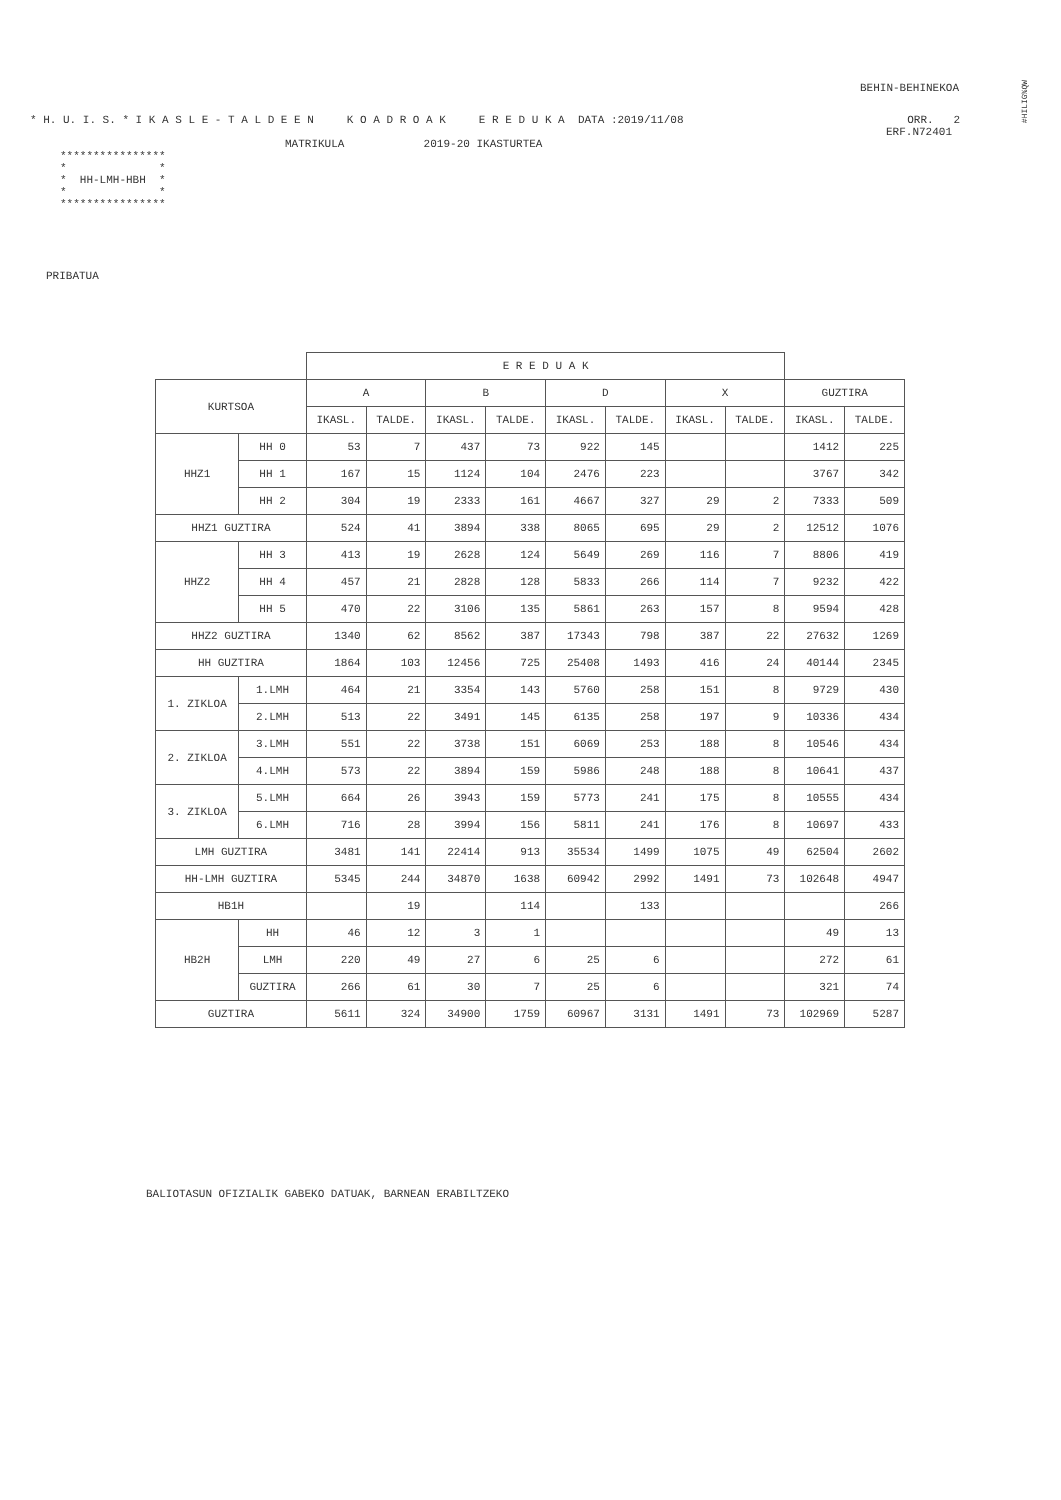#HILIG%QW
BEHIN-BEHINEKOA
* H. U. I. S. * I K A S L E - T A L D E E N K O A D R O A K E R E D U K A DATA :2019/11/08 ORR. 2
ERF.N72401
MATRIKULA 2019-20 IKASTURTEA
****************
*              *
*  HH-LMH-HBH  *
*              *
****************
PRIBATUA
| | | E R E D U A K | | | | | | | | | |
| --- | --- | --- | --- | --- | --- | --- | --- | --- | --- | --- | --- |
| KURTSOA | | A | | B | | D | | X | | GUZTIRA | |
| | | IKASL. | TALDE. | IKASL. | TALDE. | IKASL. | TALDE. | IKASL. | TALDE. | IKASL. | TALDE. |
| HHZ1 | HH 0 | 53 | 7 | 437 | 73 | 922 | 145 | | | 1412 | 225 |
| | HH 1 | 167 | 15 | 1124 | 104 | 2476 | 223 | | | 3767 | 342 |
| | HH 2 | 304 | 19 | 2333 | 161 | 4667 | 327 | 29 | 2 | 7333 | 509 |
| HHZ1 GUZTIRA | | 524 | 41 | 3894 | 338 | 8065 | 695 | 29 | 2 | 12512 | 1076 |
| HHZ2 | HH 3 | 413 | 19 | 2628 | 124 | 5649 | 269 | 116 | 7 | 8806 | 419 |
| | HH 4 | 457 | 21 | 2828 | 128 | 5833 | 266 | 114 | 7 | 9232 | 422 |
| | HH 5 | 470 | 22 | 3106 | 135 | 5861 | 263 | 157 | 8 | 9594 | 428 |
| HHZ2 GUZTIRA | | 1340 | 62 | 8562 | 387 | 17343 | 798 | 387 | 22 | 27632 | 1269 |
| HH GUZTIRA | | 1864 | 103 | 12456 | 725 | 25408 | 1493 | 416 | 24 | 40144 | 2345 |
| 1. ZIKLOA | 1.LMH | 464 | 21 | 3354 | 143 | 5760 | 258 | 151 | 8 | 9729 | 430 |
| | 2.LMH | 513 | 22 | 3491 | 145 | 6135 | 258 | 197 | 9 | 10336 | 434 |
| 2. ZIKLOA | 3.LMH | 551 | 22 | 3738 | 151 | 6069 | 253 | 188 | 8 | 10546 | 434 |
| | 4.LMH | 573 | 22 | 3894 | 159 | 5986 | 248 | 188 | 8 | 10641 | 437 |
| 3. ZIKLOA | 5.LMH | 664 | 26 | 3943 | 159 | 5773 | 241 | 175 | 8 | 10555 | 434 |
| | 6.LMH | 716 | 28 | 3994 | 156 | 5811 | 241 | 176 | 8 | 10697 | 433 |
| LMH GUZTIRA | | 3481 | 141 | 22414 | 913 | 35534 | 1499 | 1075 | 49 | 62504 | 2602 |
| HH-LMH GUZTIRA | | 5345 | 244 | 34870 | 1638 | 60942 | 2992 | 1491 | 73 | 102648 | 4947 |
| HB1H | | | 19 | | 114 | | 133 | | | | 266 |
| HB2H | HH | 46 | 12 | 3 | 1 | | | | | 49 | 13 |
| | LMH | 220 | 49 | 27 | 6 | 25 | 6 | | | 272 | 61 |
| | GUZTIRA | 266 | 61 | 30 | 7 | 25 | 6 | | | 321 | 74 |
| GUZTIRA | | 5611 | 324 | 34900 | 1759 | 60967 | 3131 | 1491 | 73 | 102969 | 5287 |
BALIOTASUN OFIZIALIK GABEKO DATUAK, BARNEAN ERABILTZEKO